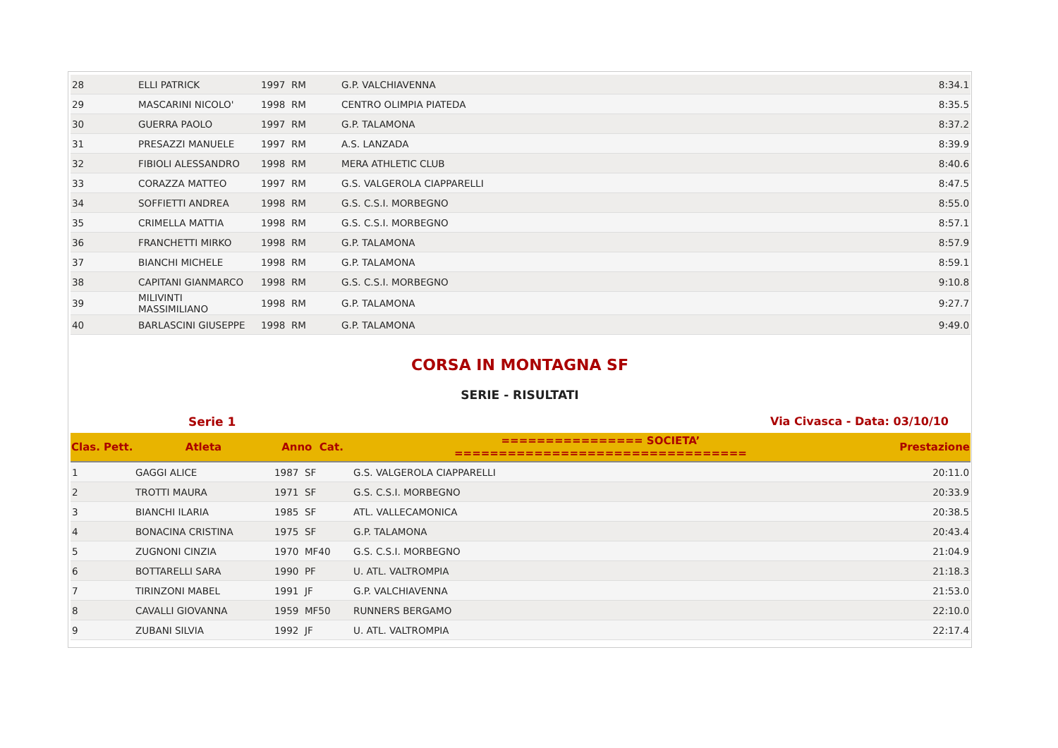| 28 | ELLI PATRICK | 1997 RM | G.P. VALCHIAVENNA | 8:34.1 |
| 29 | MASCARINI NICOLO' | 1998 RM | CENTRO OLIMPIA PIATEDA | 8:35.5 |
| 30 | GUERRA PAOLO | 1997 RM | G.P. TALAMONA | 8:37.2 |
| 31 | PRESAZZI MANUELE | 1997 RM | A.S. LANZADA | 8:39.9 |
| 32 | FIBIOLI ALESSANDRO | 1998 RM | MERA ATHLETIC CLUB | 8:40.6 |
| 33 | CORAZZA MATTEO | 1997 RM | G.S. VALGEROLA CIAPPARELLI | 8:47.5 |
| 34 | SOFFIETTI ANDREA | 1998 RM | G.S. C.S.I. MORBEGNO | 8:55.0 |
| 35 | CRIMELLA MATTIA | 1998 RM | G.S. C.S.I. MORBEGNO | 8:57.1 |
| 36 | FRANCHETTI MIRKO | 1998 RM | G.P. TALAMONA | 8:57.9 |
| 37 | BIANCHI MICHELE | 1998 RM | G.P. TALAMONA | 8:59.1 |
| 38 | CAPITANI GIANMARCO | 1998 RM | G.S. C.S.I. MORBEGNO | 9:10.8 |
| 39 | MILIVINTI MASSIMILIANO | 1998 RM | G.P. TALAMONA | 9:27.7 |
| 40 | BARLASCINI GIUSEPPE | 1998 RM | G.P. TALAMONA | 9:49.0 |
CORSA IN MONTAGNA SF
SERIE - RISULTATI
Serie 1 Via Civasca - Data: 03/10/10
| Clas. Pett. | Atleta | Anno Cat. | ================ SOCIETA’ ================================= | Prestazione |
| --- | --- | --- | --- | --- |
| 1 | GAGGI ALICE | 1987 SF | G.S. VALGEROLA CIAPPARELLI | 20:11.0 |
| 2 | TROTTI MAURA | 1971 SF | G.S. C.S.I. MORBEGNO | 20:33.9 |
| 3 | BIANCHI ILARIA | 1985 SF | ATL. VALLECAMONICA | 20:38.5 |
| 4 | BONACINA CRISTINA | 1975 SF | G.P. TALAMONA | 20:43.4 |
| 5 | ZUGNONI CINZIA | 1970 MF40 | G.S. C.S.I. MORBEGNO | 21:04.9 |
| 6 | BOTTARELLI SARA | 1990 PF | U. ATL. VALTROMPIA | 21:18.3 |
| 7 | TIRINZONI MABEL | 1991 JF | G.P. VALCHIAVENNA | 21:53.0 |
| 8 | CAVALLI GIOVANNA | 1959 MF50 | RUNNERS BERGAMO | 22:10.0 |
| 9 | ZUBANI SILVIA | 1992 JF | U. ATL. VALTROMPIA | 22:17.4 |